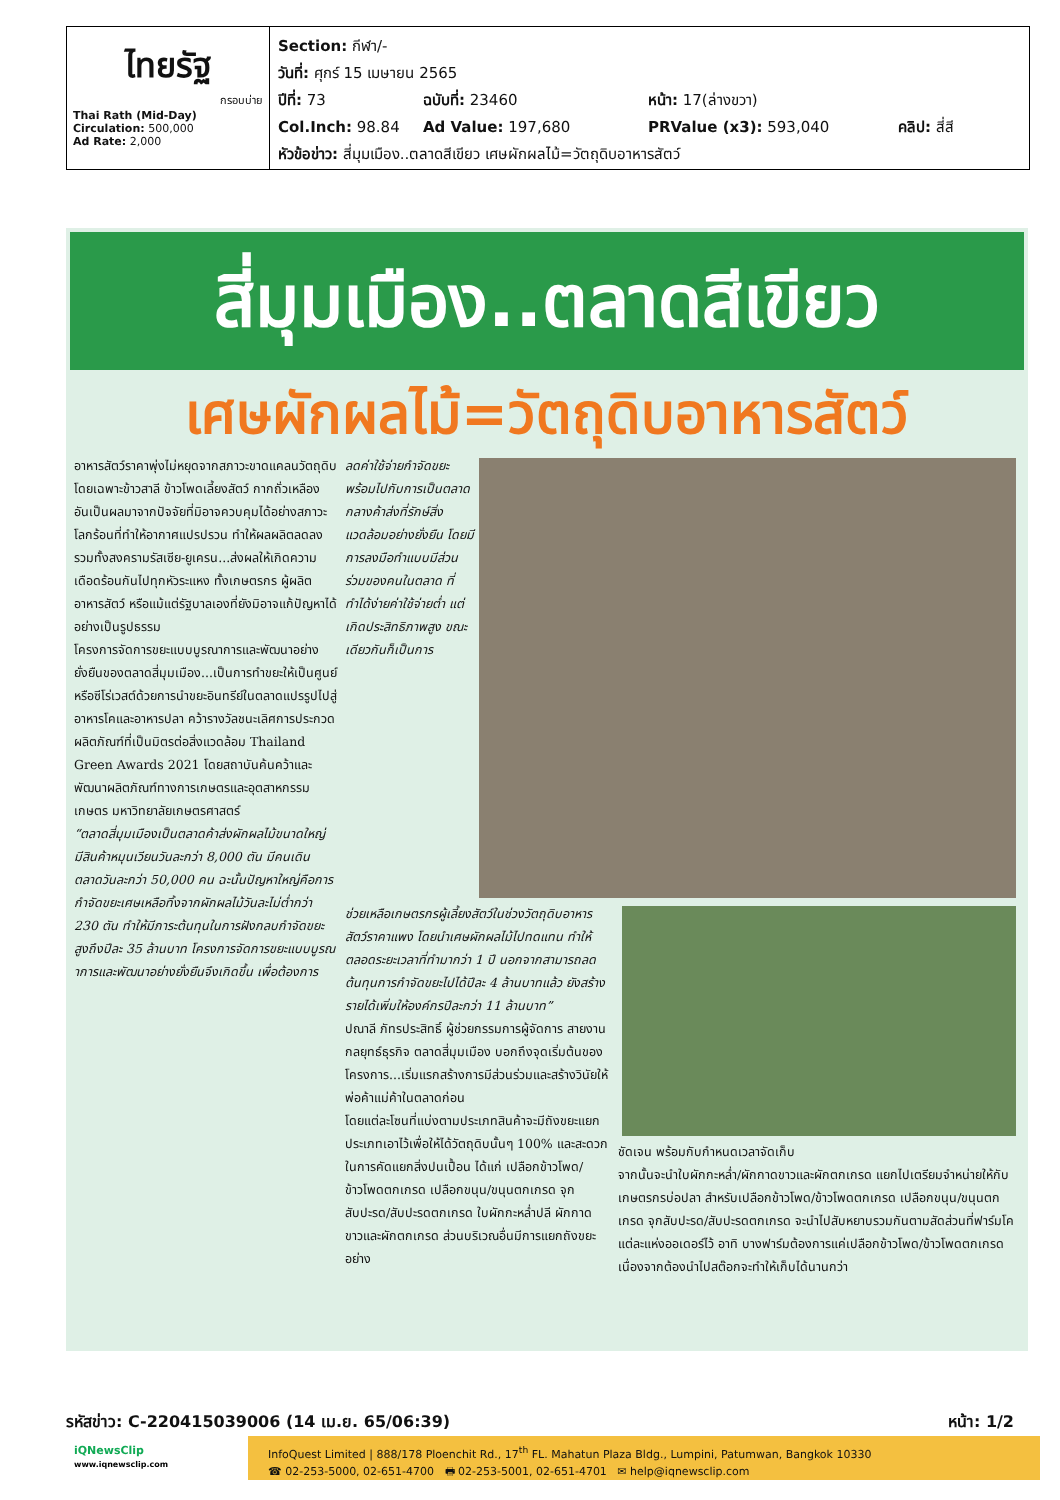ไทยรัฐ
กรอบบ่าย
Thai Rath (Mid-Day)
Circulation: 500,000
Ad Rate: 2,000
Section: กีฬา/-
วันที่: ศุกร์ 15 เมษายน 2565
ปีที่: 73 ฉบับที่: 23460 หน้า: 17(ล่างขวา)
Col.Inch: 98.84 Ad Value: 197,680 PRValue (x3): 593,040 คลิป: สี่สี
หัวข้อข่าว: สี่มุมเมือง..ตลาดสีเขียว เศษผักผลไม้=วัตถุดิบอาหารสัตว์
สี่มุมเมือง..ตลาดสีเขียว
เศษผักผลไม้=วัตถุดิบอาหารสัตว์
อาหารสัตว์ราคาพุ่งไม่หยุดจากสภาวะขาดแคลนวัตถุดิบ โดยเฉพาะข้าวสาลี ข้าวโพดเลี้ยงสัตว์ กากถั่วเหลือง อันเป็นผลมาจากปัจจัยที่มิอาจควบคุมได้อย่างสภาวะโลกร้อนที่ทำให้อากาศแปรปรวน ทำให้ผลผลิตลดลง รวมทั้งสงครามรัสเซีย-ยูเครน...ส่งผลให้เกิดความเดือดร้อนกันไปทุกหัวระแหง ทั้งเกษตรกร ผู้ผลิตอาหารสัตว์ หรือแม้แต่รัฐบาลเองที่ยังมิอาจแก้ปัญหาได้อย่างเป็นรูปธรรม
โครงการจัดการขยะแบบบูรณาการและพัฒนาอย่างยั่งยืนของตลาดสี่มุมเมือง...เป็นการทำขยะให้เป็นศูนย์ หรือซีโร่เวสต์ด้วยการนำขยะอินทรีย์ในตลาดแปรรูปไปสู่อาหารโคและอาหารปลา คว้ารางวัลชนะเลิศการประกวดผลิตภัณฑ์ที่เป็นมิตรต่อสิ่งแวดล้อม Thailand Green Awards 2021 โดยสถาบันค้นคว้าและพัฒนาผลิตภัณฑ์ทางการเกษตรและอุตสาหกรรมเกษตร มหาวิทยาลัยเกษตรศาสตร์
“ตลาดสี่มุมเมืองเป็นตลาดค้าส่งผักผลไม้ขนาดใหญ่ มีสินค้าหมุนเวียนวันละกว่า 8,000 ตัน มีคนเดินตลาดวันละกว่า 50,000 คน ฉะนั้นปัญหาใหญ่คือการกำจัดขยะเศษเหลือทิ้งจากผักผลไม้วันละไม่ต่ำกว่า 230 ตัน ทำให้มีภาระต้นทุนในการฝังกลบกำจัดขยะสูงถึงปีละ 35 ล้านบาท โครงการจัดการขยะแบบบูรณาการและพัฒนาอย่างยั่งยืนจึงเกิดขึ้น เพื่อต้องการ
ลดค่าใช้จ่ายกำจัดขยะ พร้อมไปกับการเป็นตลาดกลางค้าส่งที่รักษ์สิ่งแวดล้อมอย่างยั่งยืน โดยมีการลงมือทำแบบมีส่วนร่วมของคนในตลาด ที่ทำได้ง่ายค่าใช้จ่ายต่ำ แต่เกิดประสิทธิภาพสูง ขณะเดียวกันก็เป็นการ
ช่วยเหลือเกษตรกรผู้เลี้ยงสัตว์ในช่วงวัตถุดิบอาหารสัตว์ราคาแพง โดยนำเศษผักผลไม้ไปทดแทน ทำให้ตลอดระยะเวลาที่ทำมากว่า 1 ปี นอกจากสามารถลดต้นทุนการกำจัดขยะไปได้ปีละ 4 ล้านบาทแล้ว ยังสร้างรายได้เพิ่มให้องค์กรปีละกว่า 11 ล้านบาท”
ปณาลี ภัทรประสิทธิ์ ผู้ช่วยกรรมการผู้จัดการ สายงานกลยุทธ์ธุรกิจ ตลาดสี่มุมเมือง บอกถึงจุดเริ่มต้นของโครงการ...เริ่มแรกสร้างการมีส่วนร่วมและสร้างวินัยให้พ่อค้าแม่ค้าในตลาดก่อน
โดยแต่ละโซนที่แบ่งตามประเภทสินค้าจะมีถังขยะแยกประเภทเอาไว้เพื่อให้ได้วัตถุดิบนั้นๆ 100% และสะดวกในการคัดแยกสิ่งปนเปื้อน ได้แก่ เปลือกข้าวโพด/ข้าวโพดตกเกรด เปลือกขนุน/ขนุนตกเกรด จุกสับปะรด/สับปะรดตกเกรด ใบผักกะหล่ำปลี ผักกาดขาวและผักตกเกรด ส่วนบริเวณอื่นมีการแยกถังขยะอย่าง
ชัดเจน พร้อมกับกำหนดเวลาจัดเก็บ
จากนั้นจะนำใบผักกะหล่ำ/ผักกาดขาวและผักตกเกรด แยกไปเตรียมจำหน่ายให้กับเกษตรกรบ่อปลา สำหรับเปลือกข้าวโพด/ข้าวโพดตกเกรด เปลือกขนุน/ขนุนตกเกรด จุกสับปะรด/สับปะรดตกเกรด จะนำไปสับหยาบรวมกันตามสัดส่วนที่ฟาร์มโคแต่ละแห่งออเดอร์ไว้ อาทิ บางฟาร์มต้องการแค่เปลือกข้าวโพด/ข้าวโพดตกเกรด เนื่องจากต้องนำไปสต๊อกจะทำให้เก็บได้นานกว่า
รหัสข่าว: C-220415039006 (14 เม.ย. 65/06:39) หน้า: 1/2
iQNewsClip
www.iqnewsclip.com
InfoQuest Limited | 888/178 Ploenchit Rd., 17<sup>th</sup> FL. Mahatun Plaza Bldg., Lumpini, Patumwan, Bangkok 10330
☎ 02-253-5000, 02-651-4700 🖶 02-253-5001, 02-651-4701 ✉ help@iqnewsclip.com